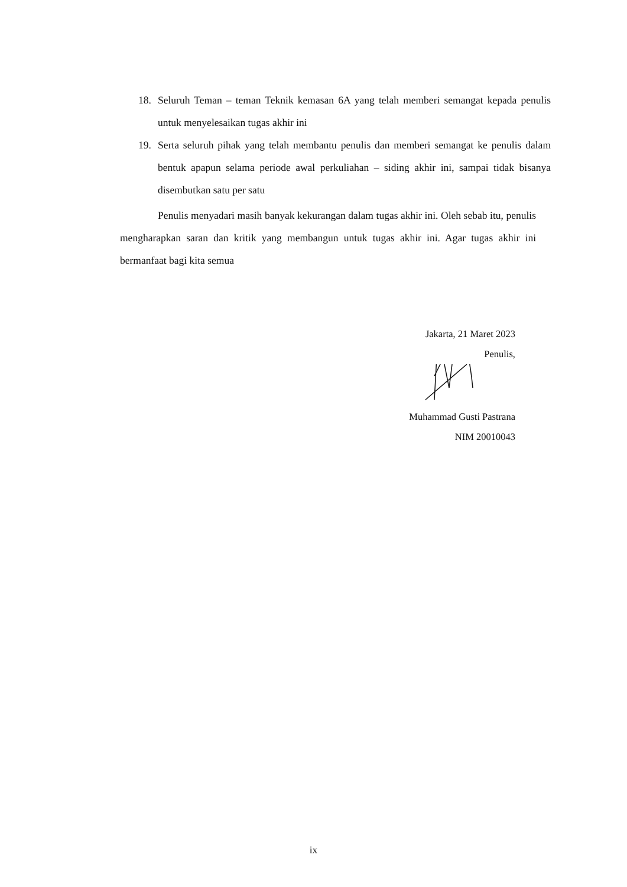18. Seluruh Teman – teman Teknik kemasan 6A yang telah memberi semangat kepada penulis untuk menyelesaikan tugas akhir ini
19. Serta seluruh pihak yang telah membantu penulis dan memberi semangat ke penulis dalam bentuk apapun selama periode awal perkuliahan – siding akhir ini, sampai tidak bisanya disembutkan satu per satu
Penulis menyadari masih banyak kekurangan dalam tugas akhir ini. Oleh sebab itu, penulis mengharapkan saran dan kritik yang membangun untuk tugas akhir ini. Agar tugas akhir ini bermanfaat bagi kita semua
Jakarta, 21 Maret 2023
Penulis,
Muhammad Gusti Pastrana
NIM 20010043
ix